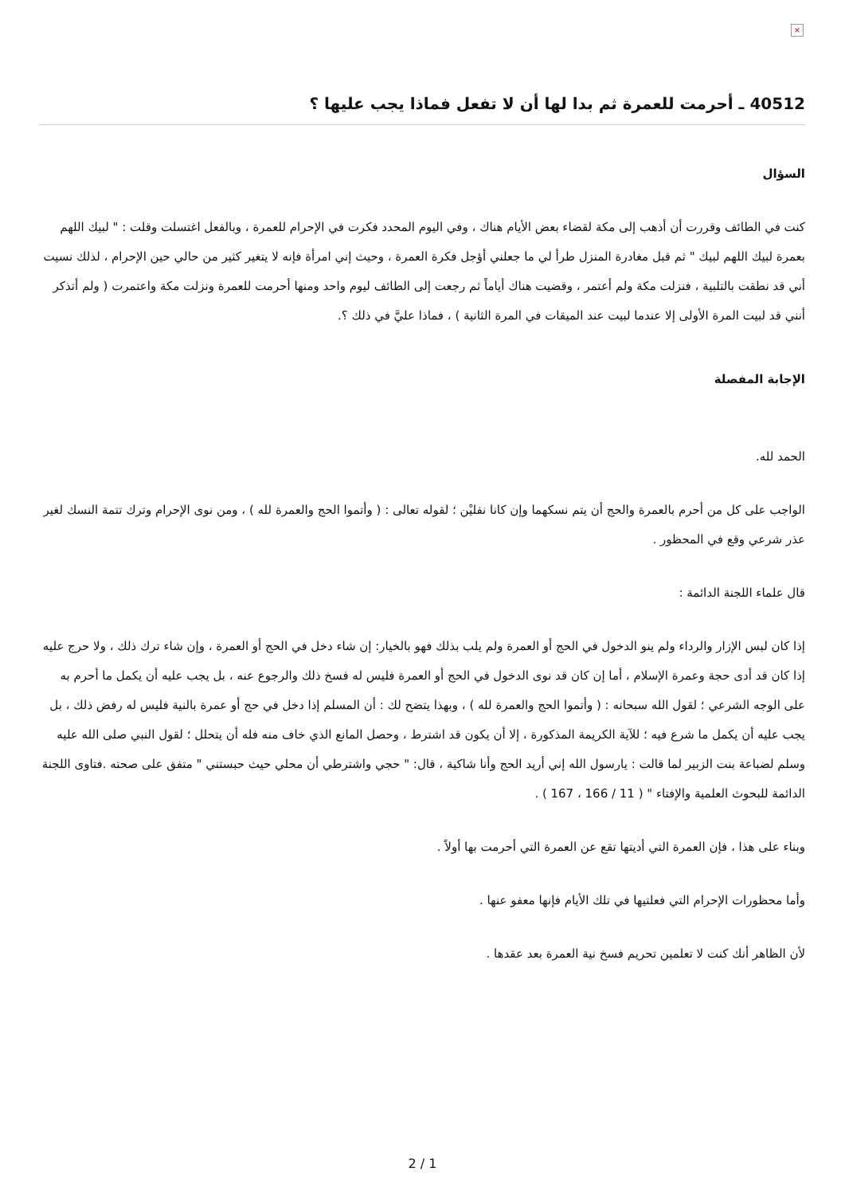×
40512 ـ أحرمت للعمرة ثم بدا لها أن لا تفعل فماذا يجب عليها ؟
السؤال
كنت في الطائف وقررت أن أذهب إلى مكة لقضاء بعض الأيام هناك ، وفي اليوم المحدد فكرت في الإحرام للعمرة ، وبالفعل اغتسلت وقلت : " لبيك اللهم بعمرة لبيك اللهم لبيك " ثم قبل مغادرة المنزل طرأ لي ما جعلني أؤجل فكرة العمرة ، وحيث إني امرأة فإنه لا يتغير كثير من حالي حين الإحرام ، لذلك نسيت أني قد نطقت بالتلبية ، فنزلت مكة ولم أعتمر ، وقضيت هناك أياماً ثم رجعت إلى الطائف ليوم واحد ومنها أحرمت للعمرة ونزلت مكة واعتمرت ( ولم أتذكر أنني قد لبيت المرة الأولى إلا عندما لبيت عند الميقات في المرة الثانية ) ، فماذا عليَّ في ذلك ؟.
الإجابة المفصلة
الحمد لله.
الواجب على كل من أحرم بالعمرة والحج أن يتم نسكهما وإن كانا نفليْن ؛ لقوله تعالى : ( وأتموا الحج والعمرة لله ) ، ومن نوى الإحرام وترك تتمة النسك لغير عذر شرعي وقع في المحظور .
قال علماء اللجنة الدائمة :
إذا كان لبس الإزار والرداء ولم ينو الدخول في الحج أو العمرة ولم يلب بذلك فهو بالخيار: إن شاء دخل في الحج أو العمرة ، وإن شاء ترك ذلك ، ولا حرج عليه إذا كان قد أدى حجة وعمرة الإسلام ، أما إن كان قد نوى الدخول في الحج أو العمرة فليس له فسخ ذلك والرجوع عنه ، بل يجب عليه أن يكمل ما أحرم به على الوجه الشرعي ؛ لقول الله سبحانه : ( وأتموا الحج والعمرة لله ) ، وبهذا يتضح لك : أن المسلم إذا دخل في حج أو عمرة بالنية فليس له رفض ذلك ، بل يجب عليه أن يكمل ما شرع فيه ؛ للآية الكريمة المذكورة ، إلا أن يكون قد اشترط ، وحصل المانع الذي خاف منه فله أن يتحلل ؛ لقول النبي صلى الله عليه وسلم لضباعة بنت الزبير لما قالت : يارسول الله إني أريد الحج وأنا شاكية ، قال: " حجي واشترطي أن محلي حيث حبستني " متفق على صحته .فتاوى اللجنة الدائمة للبحوث العلمية والإفتاء " ( 11 / 166 ، 167 ) .
وبناء على هذا ، فإن العمرة التي أديتها تقع عن العمرة التي أحرمت بها أولاً .
وأما محظورات الإحرام التي فعلتيها في تلك الأيام فإنها معفو عنها .
لأن الظاهر أنك كنت لا تعلمين تحريم فسخ نية العمرة بعد عقدها .
2 / 1